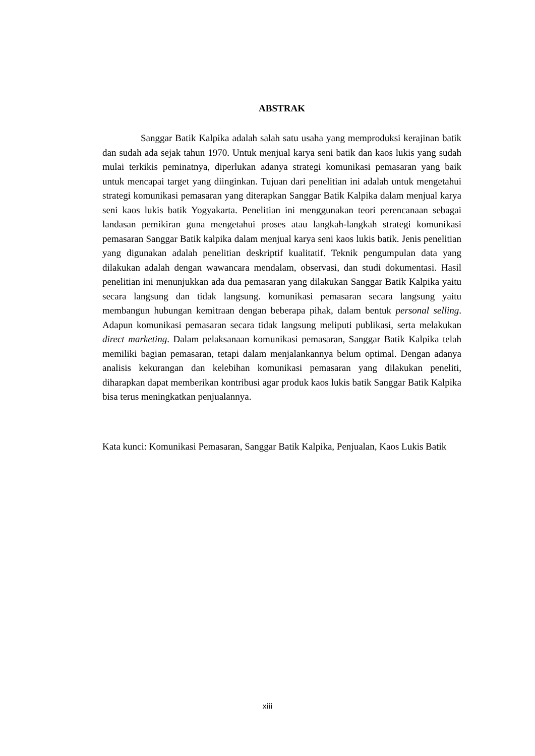ABSTRAK
Sanggar Batik Kalpika adalah salah satu usaha yang memproduksi kerajinan batik dan sudah ada sejak tahun 1970. Untuk menjual karya seni batik dan kaos lukis yang sudah mulai terkikis peminatnya, diperlukan adanya strategi komunikasi pemasaran yang baik untuk mencapai target yang diinginkan. Tujuan dari penelitian ini adalah untuk mengetahui strategi komunikasi pemasaran yang diterapkan Sanggar Batik Kalpika dalam menjual karya seni kaos lukis batik Yogyakarta. Penelitian ini menggunakan teori perencanaan sebagai landasan pemikiran guna mengetahui proses atau langkah-langkah strategi komunikasi pemasaran Sanggar Batik kalpika dalam menjual karya seni kaos lukis batik. Jenis penelitian yang digunakan adalah penelitian deskriptif kualitatif. Teknik pengumpulan data yang dilakukan adalah dengan wawancara mendalam, observasi, dan studi dokumentasi. Hasil penelitian ini menunjukkan ada dua pemasaran yang dilakukan Sanggar Batik Kalpika yaitu secara langsung dan tidak langsung. komunikasi pemasaran secara langsung yaitu membangun hubungan kemitraan dengan beberapa pihak, dalam bentuk personal selling. Adapun komunikasi pemasaran secara tidak langsung meliputi publikasi, serta melakukan direct marketing. Dalam pelaksanaan komunikasi pemasaran, Sanggar Batik Kalpika telah memiliki bagian pemasaran, tetapi dalam menjalankannya belum optimal. Dengan adanya analisis kekurangan dan kelebihan komunikasi pemasaran yang dilakukan peneliti, diharapkan dapat memberikan kontribusi agar produk kaos lukis batik Sanggar Batik Kalpika bisa terus meningkatkan penjualannya.
Kata kunci: Komunikasi Pemasaran, Sanggar Batik Kalpika, Penjualan, Kaos Lukis Batik
xiii